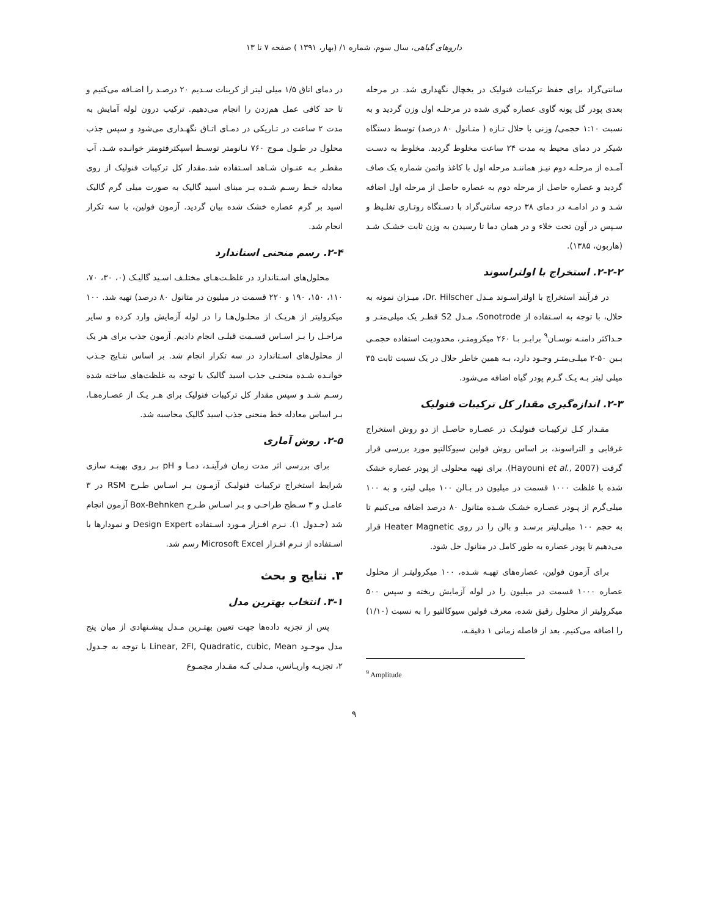داروهای گیاهی، سال سوم، شماره ۱/ (بهار، ۱۳۹۱ ) صفحه ۷ تا ۱۳
سانتی‌گراد برای حفظ ترکیبات فنولیک در یخچال نگهداری شد. در مرحله بعدی پودر گل پونه گاوی عصاره گیری شده در مرحلـه اول وزن گردید و به نسبت ۱:۱۰ حجمی/ وزنی با حلال تـازه ( متـانول ۸۰ درصد) توسط دستگاه شیکر در دمای محیط به مدت ۲۴ ساعت مخلوط گردید. مخلوط به دسـت آمـده از مرحلـه دوم نیـز هماننـد مرحله اول با کاغذ واتمن شماره یک صاف گردید و عصاره حاصل از مرحله دوم به عصاره حاصل از مرحله اول اضافه شـد و در ادامـه در دمای ۳۸ درجه سانتی‌گراد با دسـتگاه روتـاری تغلـیظ و سـپس در آون تحت خلاء و در همان دما تا رسیدن به وزن ثابت خشـک شـد (هاربون، ۱۳۸۵).
۲-۲-۲. استخراج با اولتراسوند
در فرآیند استخراج با اولتراسـوند مـدل Dr. Hilscher، میـزان نمونه به حلال، با توجه به اسـتفاده از Sonotrode، مـدل S2 قطـر یک میلی‌متـر و حـداکثر دامنـه نوسـان<sup>۹</sup> برابـر بـا ۲۶۰ میکرومتـر، محدودیت استفاده حجمـی بـین ۵۰-۲ میلـی‌متـر وجـود دارد، بـه همین خاطر حلال در یک نسبت ثابت ۳۵ میلی لیتر بـه یـک گـرم پودر گیاه اضافه می‌شود.
۲-۳. اندازه‌گیری مقدار کل ترکیبات فنولیک
مقـدار کـل ترکیبـات فنولیـک در عصـاره حاصـل از دو روش استخراج غرقابی و التراسوند، بر اساس روش فولین سیوکالتیو مورد بررسی قرار گرفت (Hayouni et al., 2007). برای تهیه محلولی از پودر عصاره خشک شده با غلظت ۱۰۰۰ قسمت در میلیون در بـالن ۱۰۰ میلی لیتر، و به ۱۰۰ میلی‌گرم از پـودر عصـاره خشـک شـده متانول ۸۰ درصد اضافه می‌کنیم تا به حجم ۱۰۰ میلی‌لیتر برسـد و بالن را در روی Heater Magnetic قرار می‌دهیم تا پودر عصاره به طور کامل در متانول حل شود.
برای آزمون فولین، عصاره‌های تهیـه شـده، ۱۰۰ میکرولیتـر از محلول عصاره ۱۰۰۰ قسمت در میلیون را در لوله آزمایش ریخته و سپس ۵۰۰ میکرولیتر از محلول رقیق شده، معرف فولین سیوکالتیو را به نسبت (۱/۱۰) را اضافه می‌کنیم. بعد از فاصله زمانی ۱ دقیقـه،
<sup>9</sup> Amplitude
در دمای اتاق ۱/۵ میلی لیتر از کربنات سـدیم ۲۰ درصـد را اضـافه می‌کنیم و تا حد کافی عمل هم‌زدن را انجام می‌دهیم. ترکیب درون لوله آمایش به مدت ۲ ساعت در تـاریکی در دمـای اتـاق نگهـداری می‌شود و سپس جذب محلول در طـول مـوج ۷۶۰ نـانومتر توسـط اسپکترفتومتر خوانـده شـد. آب مقطـر بـه عنـوان شـاهد اسـتفاده شد.مقدار کل ترکیبات فنولیک از روی معادله خـط رسـم شـده بـر مبنای اسید گالیک به صورت میلی گرم گالیک اسید بر گرم عصاره خشک شده بیان گردید. آزمون فولین، با سه تکرار انجام شد.
۲-۴. رسم منحنی استاندارد
محلول‌های اسـتاندارد در غلظـت‌هـای مختلـف اسـید گالیـک (۰، ۳۰، ۷۰، ۱۱۰، ۱۵۰، ۱۹۰ و ۲۲۰ قسمت در میلیون در متانول ۸۰ درصد) تهیه شد. ۱۰۰ میکرولیتر از هریـک از محلـول‌هـا را در لوله آزمایش وارد کرده و سایر مراحـل را بـر اسـاس قسـمت قبلـی انجام دادیم. آزمون جذب برای هر یک از محلول‌های اسـتاندارد در سه تکرار انجام شد. بر اساس نتـایج جـذب خوانـده شـده منحنـی جذب اسید گالیک با توجه به غلظت‌های ساخته شده رسـم شـد و سپس مقدار کل ترکیبات فنولیک برای هـر یـک از عصـاره‌هـا، بـر اساس معادله خط منحنی جذب اسید گالیک محاسبه شد.
۲-۵. روش آماری
برای بررسی اثر مدت زمان فرآینـد، دمـا و pH بـر روی بهینـه سازی شرایط استخراج ترکیبات فنولیـک آزمـون بـر اسـاس طـرح RSM در ۳ عامـل و ۳ سـطح طراحـی و بـر اسـاس طـرح Box-Behnken آزمون انجام شد (جـدول ۱). نـرم افـزار مـورد اسـتفاده Design Expert و نمودارها با اسـتفاده از نـرم افـزار Microsoft Excel رسم شد.
۳. نتایج و بحث
۳-۱. انتخاب بهترین مدل
پس از تجزیه داده‌ها جهت تعیین بهتـرین مـدل پیشـنهادی از میان پنج مدل موجـود Linear, 2FI, Quadratic, cubic, Mean با توجه به جـدول ۲، تجزیـه واریـانس، مـدلی کـه مقـدار مجمـوع
۹